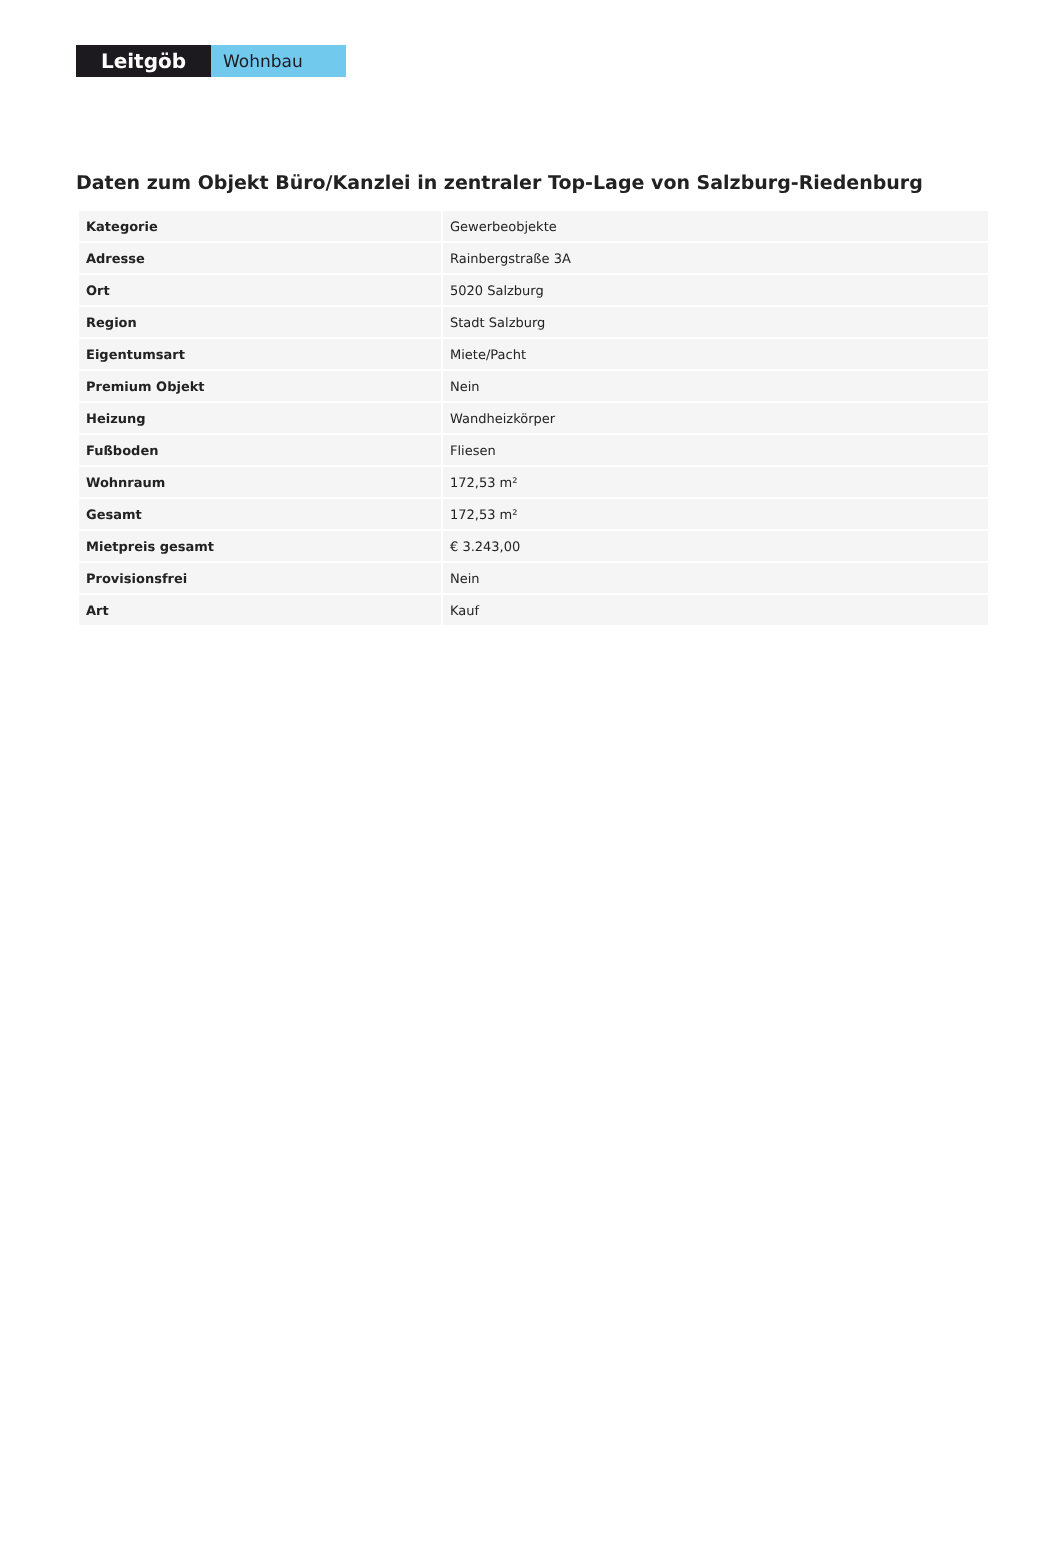Leitgöb
Wohnbau
Daten zum Objekt Büro/Kanzlei in zentraler Top-Lage von Salzburg-Riedenburg
| Kategorie | Gewerbeobjekte |
| Adresse | Rainbergstraße 3A |
| Ort | 5020 Salzburg |
| Region | Stadt Salzburg |
| Eigentumsart | Miete/Pacht |
| Premium Objekt | Nein |
| Heizung | Wandheizkörper |
| Fußboden | Fliesen |
| Wohnraum | 172,53 m² |
| Gesamt | 172,53 m² |
| Mietpreis gesamt | € 3.243,00 |
| Provisionsfrei | Nein |
| Art | Kauf |